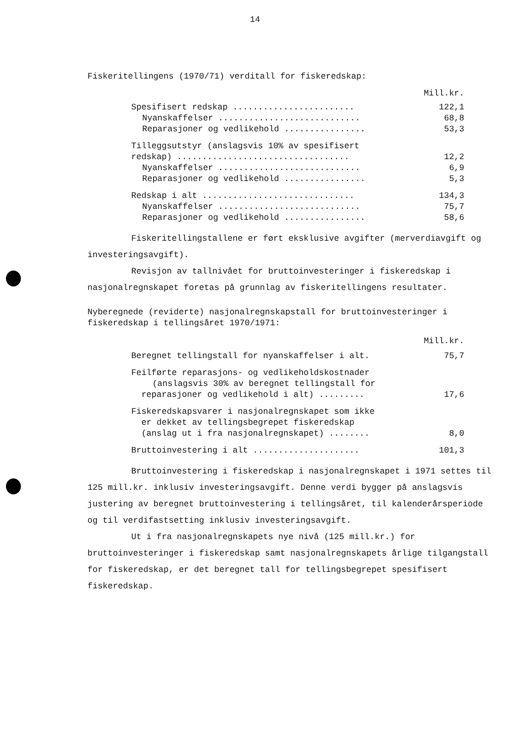14
Fiskeritellingens (1970/71) verditall for fiskeredskap:
| | Mill.kr. |
| Spesifisert redskap ........................ | 122,1 |
| Nyanskaffelser ............................ | 68,8 |
| Reparasjoner og vedlikehold ................ | 53,3 |
| Tilleggsutstyr (anslagsvis 10% av spesifisert redskap) .................................. | 12,2 |
| Nyanskaffelser ............................ | 6,9 |
| Reparasjoner og vedlikehold ................ | 5,3 |
| Redskap i alt .............................. | 134,3 |
| Nyanskaffelser ............................ | 75,7 |
| Reparasjoner og vedlikehold ................ | 58,6 |
Fiskeritellingstallene er ført eksklusive avgifter (merverdiavgift og investeringsavgift).
Revisjon av tallnivået for bruttoinvesteringer i fiskeredskap i nasjonalregnskapet foretas på grunnlag av fiskeritellingens resultater.
Nyberegnede (reviderte) nasjonalregnskapstall for bruttoinvesteringer i fiskeredskap i tellingsåret 1970/1971:
| | Mill.kr. |
| Beregnet tellingstall for nyanskaffelser i alt. | 75,7 |
| Feilførte reparasjons- og vedlikeholdskostnader (anslagsvis 30% av beregnet tellingstall for reparasjoner og vedlikehold i alt) ......... | 17,6 |
| Fiskeredskapsvarer i nasjonalregnskapet som ikke er dekket av tellingsbegrepet fiskeredskap (anslag ut i fra nasjonalregnskapet) ........ | 8,0 |
| Bruttoinvestering i alt ..................... | 101,3 |
Bruttoinvestering i fiskeredskap i nasjonalregnskapet i 1971 settes til 125 mill.kr. inklusiv investeringsavgift. Denne verdi bygger på anslagsvis justering av beregnet bruttoinvestering i tellingsåret, til kalenderårsperiode og til verdifastsetting inklusiv investeringsavgift.
Ut i fra nasjonalregnskapets nye nivå (125 mill.kr.) for bruttoinvesteringer i fiskeredskap samt nasjonalregnskapets årlige tilgangstall for fiskeredskap, er det beregnet tall for tellingsbegrepet spesifisert fiskeredskap.